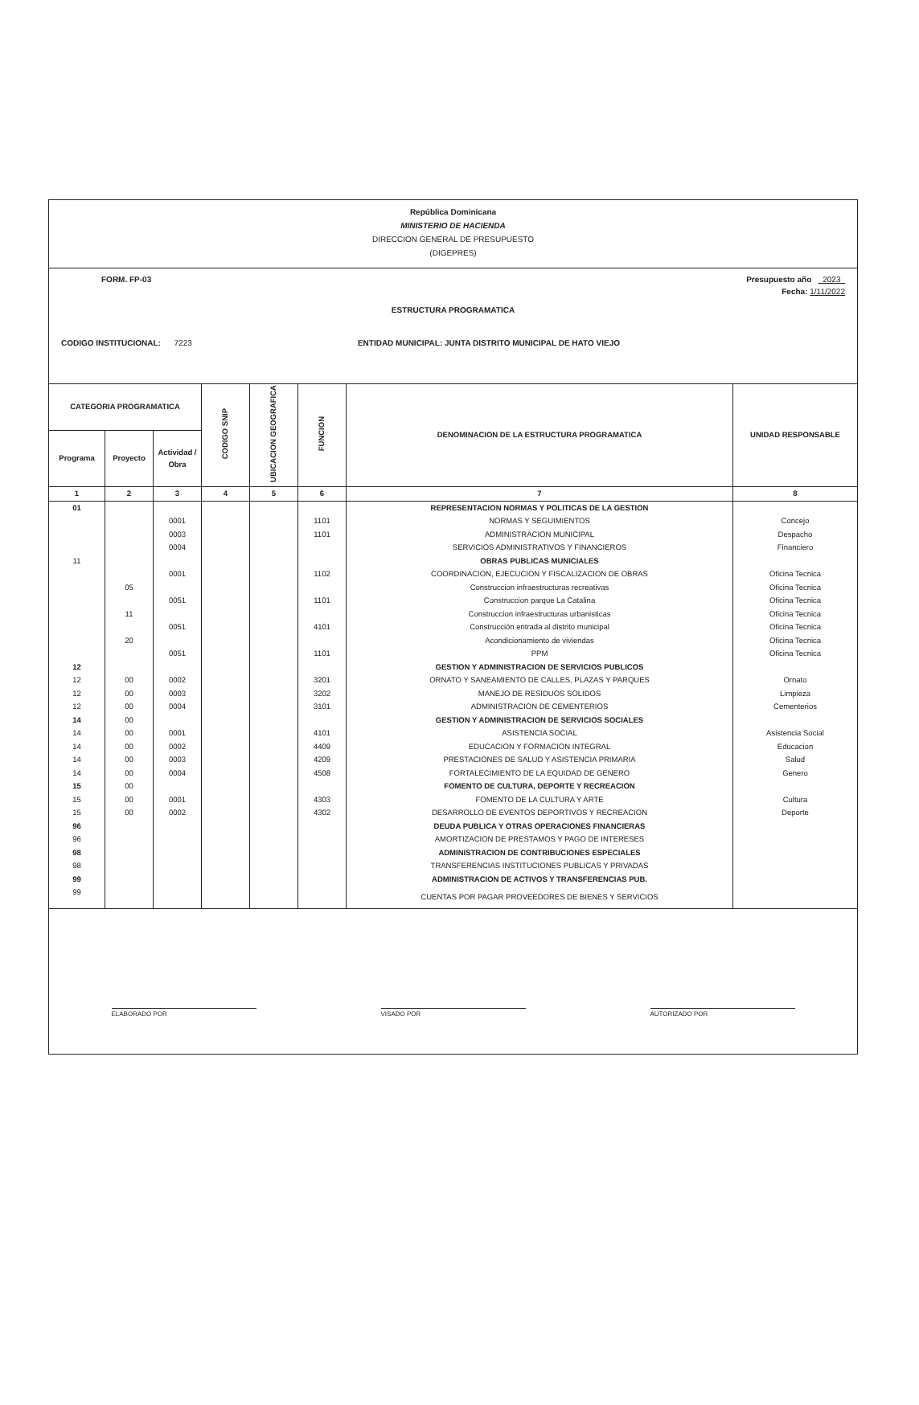República Dominicana
MINISTERIO DE HACIENDA
DIRECCION GENERAL DE PRESUPUESTO
(DIGEPRES)
FORM. FP-03 Presupuesto año 2023
Fecha: 1/11/2022
ESTRUCTURA PROGRAMATICA
CODIGO INSTITUCIONAL: 7223 ENTIDAD MUNICIPAL: JUNTA DISTRITO MUNICIPAL DE HATO VIEJO
| CATEGORIA PROGRAMATICA | | | CODIGO SNIP | UBICACION GEOGRAFICA | FUNCION | DENOMINACION DE LA ESTRUCTURA PROGRAMATICA | UNIDAD RESPONSABLE |
| --- | --- | --- | --- | --- | --- | --- | --- |
| Programa | Proyecto | Actividad / Obra | | | | | |
| 1 | 2 | 3 | 4 | 5 | 6 | 7 | 8 |
| 01 | | | | | | REPRESENTACION NORMAS Y POLITICAS DE LA GESTION | |
| | | 0001 | | | 1101 | NORMAS Y SEGUIMIENTOS | Concejo |
| | | 0003 | | | 1101 | ADMINISTRACION MUNICIPAL | Despacho |
| | | 0004 | | | | SERVICIOS ADMINISTRATIVOS Y FINANCIEROS | Financiero |
| 11 | | | | | | OBRAS PUBLICAS MUNICIALES | |
| | | 0001 | | | 1102 | COORDINACION, EJECUCION Y FISCALIZACION DE OBRAS | Oficina Tecnica |
| | 05 | | | | | Construccion infraestructuras recreativas | Oficina Tecnica |
| | | 0051 | | | 1101 | Construccion parque La Catalina | Oficina Tecnica |
| | 11 | | | | | Construccion infraestructuras urbanisticas | Oficina Tecnica |
| | | 0051 | | | 4101 | Construcción entrada al distrito municipal | Oficina Tecnica |
| | 20 | | | | | Acondicionamiento de viviendas | Oficina Tecnica |
| | | 0051 | | | 1101 | PPM | Oficina Tecnica |
| 12 | | | | | | GESTION Y ADMINISTRACION DE SERVICIOS PUBLICOS | |
| 12 | 00 | 0002 | | | 3201 | ORNATO Y SANEAMIENTO DE CALLES, PLAZAS Y PARQUES | Ornato |
| 12 | 00 | 0003 | | | 3202 | MANEJO DE RESIDUOS SOLIDOS | Limpieza |
| 12 | 00 | 0004 | | | 3101 | ADMINISTRACION DE CEMENTERIOS | Cementerios |
| 14 | 00 | | | | | GESTION Y ADMINISTRACION DE SERVICIOS SOCIALES | |
| 14 | 00 | 0001 | | | 4101 | ASISTENCIA SOCIAL | Asistencia Social |
| 14 | 00 | 0002 | | | 4409 | EDUCACION Y FORMACION INTEGRAL | Educacion |
| 14 | 00 | 0003 | | | 4209 | PRESTACIONES DE SALUD Y ASISTENCIA PRIMARIA | Salud |
| 14 | 00 | 0004 | | | 4508 | FORTALECIMIENTO DE LA EQUIDAD DE GENERO | Genero |
| 15 | 00 | | | | | FOMENTO DE CULTURA, DEPORTE Y RECREACION | |
| 15 | 00 | 0001 | | | 4303 | FOMENTO DE LA CULTURA Y ARTE | Cultura |
| 15 | 00 | 0002 | | | 4302 | DESARROLLO DE EVENTOS DEPORTIVOS Y RECREACION | Deporte |
| 96 | | | | | | DEUDA PUBLICA Y OTRAS OPERACIONES FINANCIERAS | |
| 96 | | | | | | AMORTIZACION DE PRESTAMOS Y PAGO DE INTERESES | |
| 98 | | | | | | ADMINISTRACION DE CONTRIBUCIONES ESPECIALES | |
| 98 | | | | | | TRANSFERENCIAS INSTITUCIONES PUBLICAS Y PRIVADAS | |
| 99 | | | | | | ADMINISTRACION DE ACTIVOS Y TRANSFERENCIAS PUB. | |
| 99 | | | | | | CUENTAS POR PAGAR PROVEEDORES DE BIENES Y SERVICIOS | |
ELABORADO POR
VISADO POR
AUTORIZADO POR